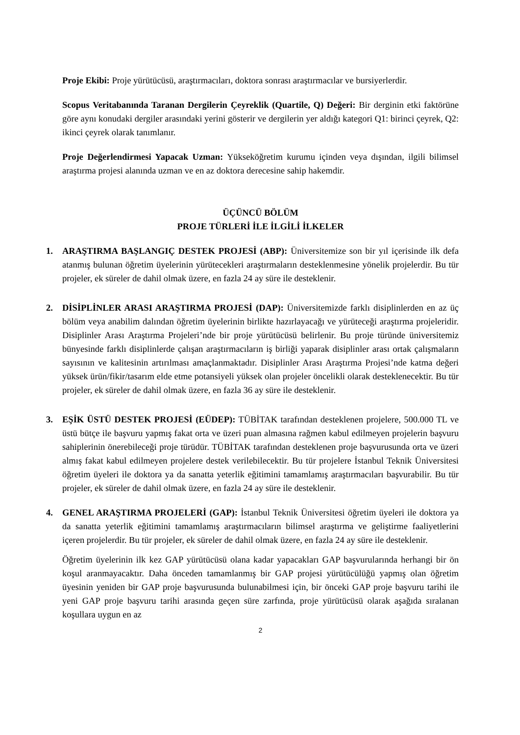Proje Ekibi: Proje yürütücüsü, araştırmacıları, doktora sonrası araştırmacılar ve bursiyerlerdir.
Scopus Veritabanında Taranan Dergilerin Çeyreklik (Quartile, Q) Değeri: Bir derginin etki faktörüne göre aynı konudaki dergiler arasındaki yerini gösterir ve dergilerin yer aldığı kategori Q1: birinci çeyrek, Q2: ikinci çeyrek olarak tanımlanır.
Proje Değerlendirmesi Yapacak Uzman: Yükseköğretim kurumu içinden veya dışından, ilgili bilimsel araştırma projesi alanında uzman ve en az doktora derecesine sahip hakemdir.
ÜÇÜNCÜ BÖLÜM
PROJE TÜRLERİ İLE İLGİLİ İLKELER
1. ARAŞTIRMA BAŞLANGIÇ DESTEK PROJESİ (ABP): Üniversitemize son bir yıl içerisinde ilk defa atanmış bulunan öğretim üyelerinin yürütecekleri araştırmaların desteklenmesine yönelik projelerdir. Bu tür projeler, ek süreler de dahil olmak üzere, en fazla 24 ay süre ile desteklenir.
2. DİSİPLİNLER ARASI ARAŞTIRMA PROJESİ (DAP): Üniversitemizde farklı disiplinlerden en az üç bölüm veya anabilim dalından öğretim üyelerinin birlikte hazırlayacağı ve yürüteceği araştırma projeleridir. Disiplinler Arası Araştırma Projeleri’nde bir proje yürütücüsü belirlenir. Bu proje türünde üniversitemiz bünyesinde farklı disiplinlerde çalışan araştırmacıların iş birliği yaparak disiplinler arası ortak çalışmaların sayısının ve kalitesinin artırılması amaçlanmaktadır. Disiplinler Arası Araştırma Projesi’nde katma değeri yüksek ürün/fikir/tasarım elde etme potansiyeli yüksek olan projeler öncelikli olarak desteklenecektir. Bu tür projeler, ek süreler de dahil olmak üzere, en fazla 36 ay süre ile desteklenir.
3. EŞİK ÜSTÜ DESTEK PROJESİ (EÜDEP): TÜBİTAK tarafından desteklenen projelere, 500.000 TL ve üstü bütçe ile başvuru yapmış fakat orta ve üzeri puan almasına rağmen kabul edilmeyen projelerin başvuru sahiplerinin önerebileceği proje türüdür. TÜBİTAK tarafından desteklenen proje başvurusunda orta ve üzeri almış fakat kabul edilmeyen projelere destek verilebilecektir. Bu tür projelere İstanbul Teknik Üniversitesi öğretim üyeleri ile doktora ya da sanatta yeterlik eğitimini tamamlamış araştırmacıları başvurabilir. Bu tür projeler, ek süreler de dahil olmak üzere, en fazla 24 ay süre ile desteklenir.
4. GENEL ARAŞTIRMA PROJELERİ (GAP): İstanbul Teknik Üniversitesi öğretim üyeleri ile doktora ya da sanatta yeterlik eğitimini tamamlamış araştırmacıların bilimsel araştırma ve geliştirme faaliyetlerini içeren projelerdir. Bu tür projeler, ek süreler de dahil olmak üzere, en fazla 24 ay süre ile desteklenir.
Öğretim üyelerinin ilk kez GAP yürütücüsü olana kadar yapacakları GAP başvurularında herhangi bir ön koşul aranmayacaktır. Daha önceden tamamlanmış bir GAP projesi yürütücülüğü yapmış olan öğretim üyesinin yeniden bir GAP proje başvurusunda bulunabilmesi için, bir önceki GAP proje başvuru tarihi ile yeni GAP proje başvuru tarihi arasında geçen süre zarfında, proje yürütücüsü olarak aşağıda sıralanan koşullara uygun en az
2